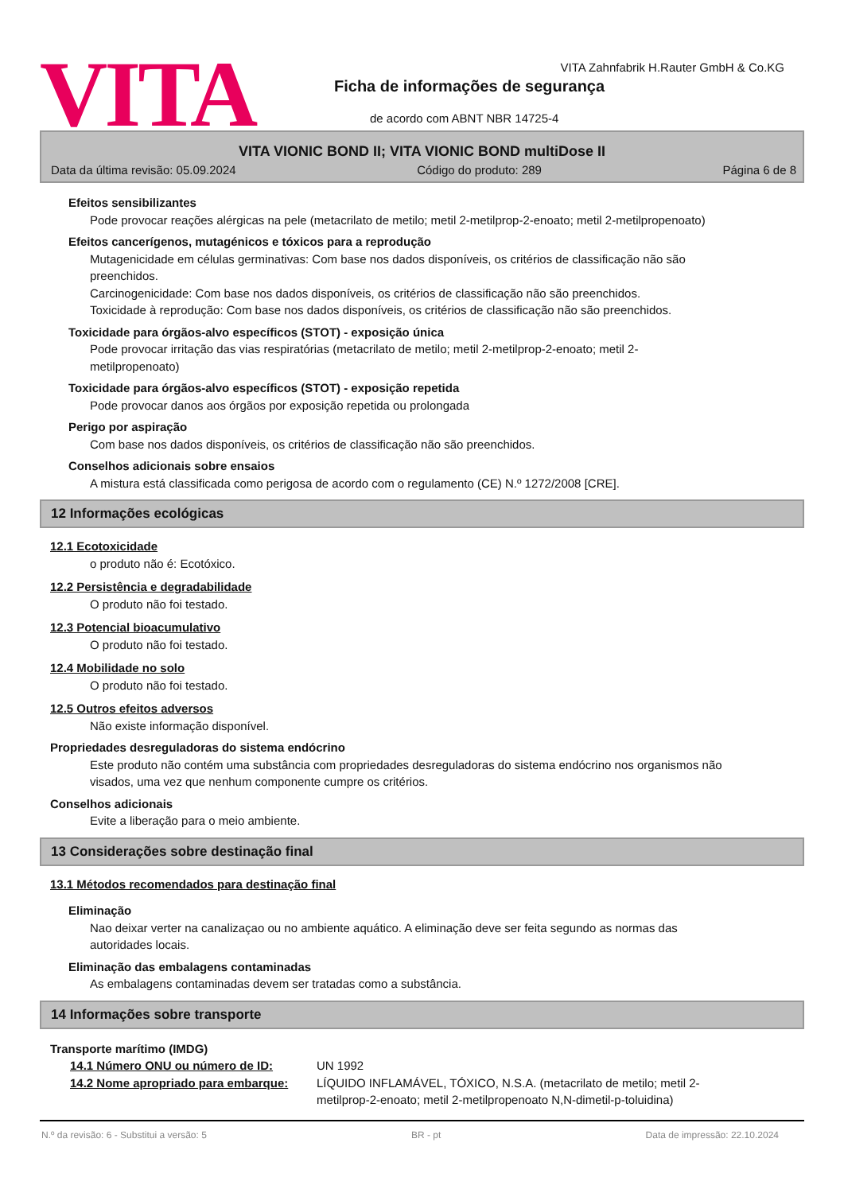VITA
VITA Zahnfabrik H.Rauter GmbH & Co.KG
Ficha de informações de segurança
de acordo com ABNT NBR 14725-4
VITA VIONIC BOND II; VITA VIONIC BOND multiDose II
Data da última revisão: 05.09.2024 Código do produto: 289 Página 6 de 8
Efeitos sensibilizantes
Pode provocar reações alérgicas na pele (metacrilato de metilo; metil 2-metilprop-2-enoato; metil 2-metilpropenoato)
Efeitos cancerígenos, mutagénicos e tóxicos para a reprodução
Mutagenicidade em células germinativas: Com base nos dados disponíveis, os critérios de classificação não são preenchidos.
Carcinogenicidade: Com base nos dados disponíveis, os critérios de classificação não são preenchidos.
Toxicidade à reprodução: Com base nos dados disponíveis, os critérios de classificação não são preenchidos.
Toxicidade para órgãos-alvo específicos (STOT) - exposição única
Pode provocar irritação das vias respiratórias (metacrilato de metilo; metil 2-metilprop-2-enoato; metil 2-metilpropenoato)
Toxicidade para órgãos-alvo específicos (STOT) - exposição repetida
Pode provocar danos aos órgãos por exposição repetida ou prolongada
Perigo por aspiração
Com base nos dados disponíveis, os critérios de classificação não são preenchidos.
Conselhos adicionais sobre ensaios
A mistura está classificada como perigosa de acordo com o regulamento (CE) N.º 1272/2008 [CRE].
12 Informações ecológicas
12.1 Ecotoxicidade
o produto não é: Ecotóxico.
12.2 Persistência e degradabilidade
O produto não foi testado.
12.3 Potencial bioacumulativo
O produto não foi testado.
12.4 Mobilidade no solo
O produto não foi testado.
12.5 Outros efeitos adversos
Não existe informação disponível.
Propriedades desreguladoras do sistema endócrino
Este produto não contém uma substância com propriedades desreguladoras do sistema endócrino nos organismos não visados, uma vez que nenhum componente cumpre os critérios.
Conselhos adicionais
Evite a liberação para o meio ambiente.
13 Considerações sobre destinação final
13.1 Métodos recomendados para destinação final
Eliminação
Nao deixar verter na canalizaçao ou no ambiente aquático. A eliminação deve ser feita segundo as normas das autoridades locais.
Eliminação das embalagens contaminadas
As embalagens contaminadas devem ser tratadas como a substância.
14 Informações sobre transporte
Transporte marítimo (IMDG)
14.1 Número ONU ou número de ID: UN 1992
14.2 Nome apropriado para embarque:
LÍQUIDO INFLAMÁVEL, TÓXICO, N.S.A. (metacrilato de metilo; metil 2-metilprop-2-enoato; metil 2-metilpropenoato N,N-dimetil-p-toluidina)
N.º da revisão: 6 - Substitui a versão: 5 BR - pt Data de impressão: 22.10.2024